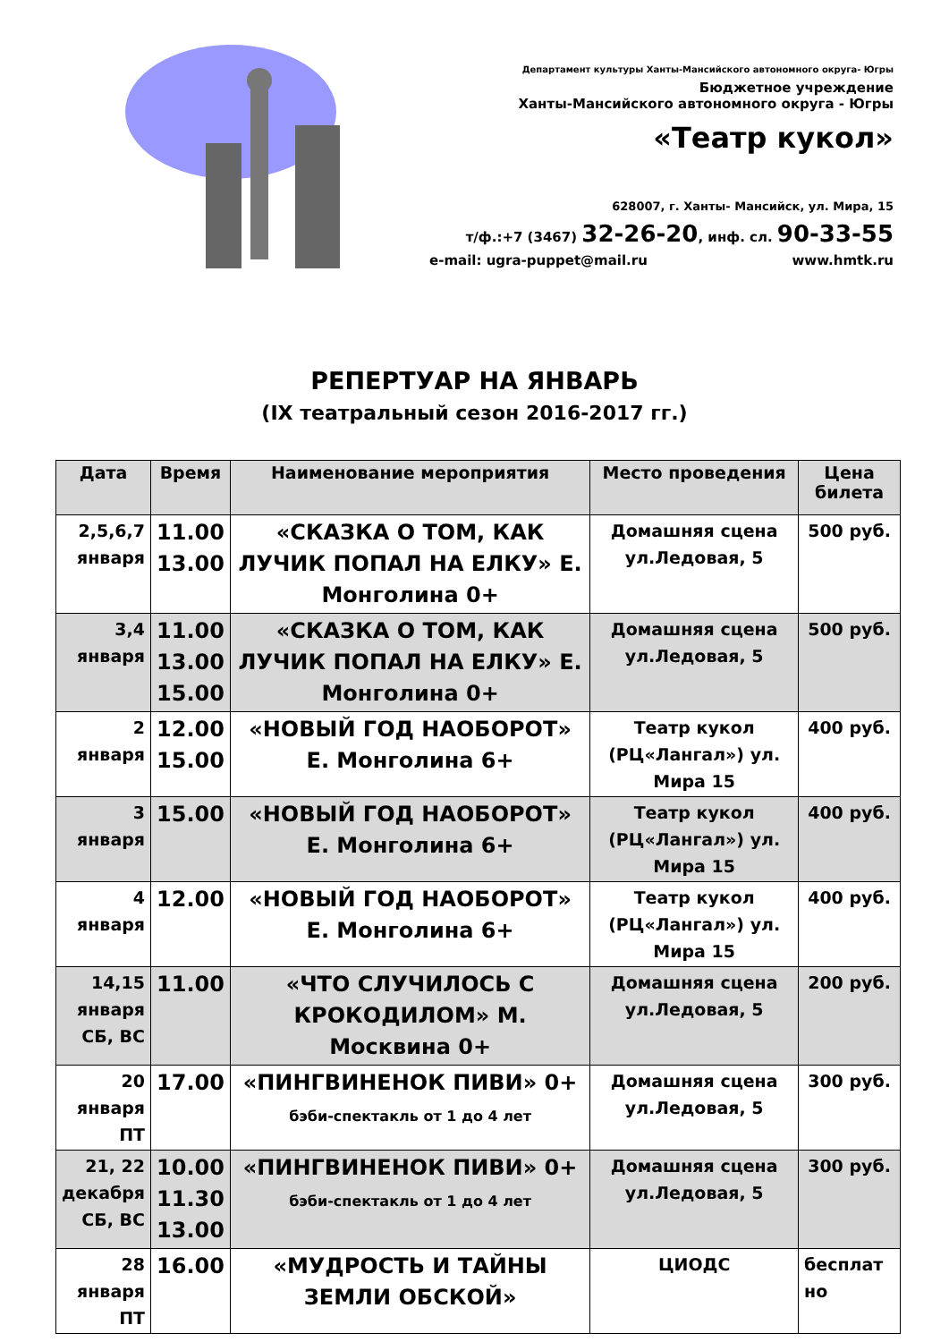Департамент культуры Ханты-Мансийского автономного округа- Югры
Бюджетное учреждение
Ханты-Мансийского автономного округа - Югры
«Театр кукол»
628007, г. Ханты- Мансийск, ул. Мира, 15
т/ф.:+7 (3467) 32-26-20, инф. сл. 90-33-55
e-mail: ugra-puppet@mail.ru www.hmtk.ru
РЕПЕРТУАР НА ЯНВАРЬ
(IX театральный сезон 2016-2017 гг.)
| Дата | Время | Наименование мероприятия | Место проведения | Цена билета |
| --- | --- | --- | --- | --- |
| 2,5,6,7 января | 11.00 13.00 | «СКАЗКА О ТОМ, КАК ЛУЧИК ПОПАЛ НА ЕЛКУ» Е. Монголина 0+ | Домашняя сцена ул.Ледовая, 5 | 500 руб. |
| 3,4 января | 11.00 13.00 15.00 | «СКАЗКА О ТОМ, КАК ЛУЧИК ПОПАЛ НА ЕЛКУ» Е. Монголина 0+ | Домашняя сцена ул.Ледовая, 5 | 500 руб. |
| 2 января | 12.00 15.00 | «НОВЫЙ ГОД НАОБОРОТ» Е. Монголина 6+ | Театр кукол (РЦ«Лангал») ул. Мира 15 | 400 руб. |
| 3 января | 15.00 | «НОВЫЙ ГОД НАОБОРОТ» Е. Монголина 6+ | Театр кукол (РЦ«Лангал») ул. Мира 15 | 400 руб. |
| 4 января | 12.00 | «НОВЫЙ ГОД НАОБОРОТ» Е. Монголина 6+ | Театр кукол (РЦ«Лангал») ул. Мира 15 | 400 руб. |
| 14,15 января СБ, ВС | 11.00 | «ЧТО СЛУЧИЛОСЬ С КРОКОДИЛОМ» М. Москвина 0+ | Домашняя сцена ул.Ледовая, 5 | 200 руб. |
| 20 января ПТ | 17.00 | «ПИНГВИНЕНОК ПИВИ» 0+ бэби-спектакль от 1 до 4 лет | Домашняя сцена ул.Ледовая, 5 | 300 руб. |
| 21, 22 декабря СБ, ВС | 10.00 11.30 13.00 | «ПИНГВИНЕНОК ПИВИ» 0+ бэби-спектакль от 1 до 4 лет | Домашняя сцена ул.Ледовая, 5 | 300 руб. |
| 28 января ПТ | 16.00 | «МУДРОСТЬ И ТАЙНЫ ЗЕМЛИ ОБСКОЙ» | ЦИОДС | бесплат но |